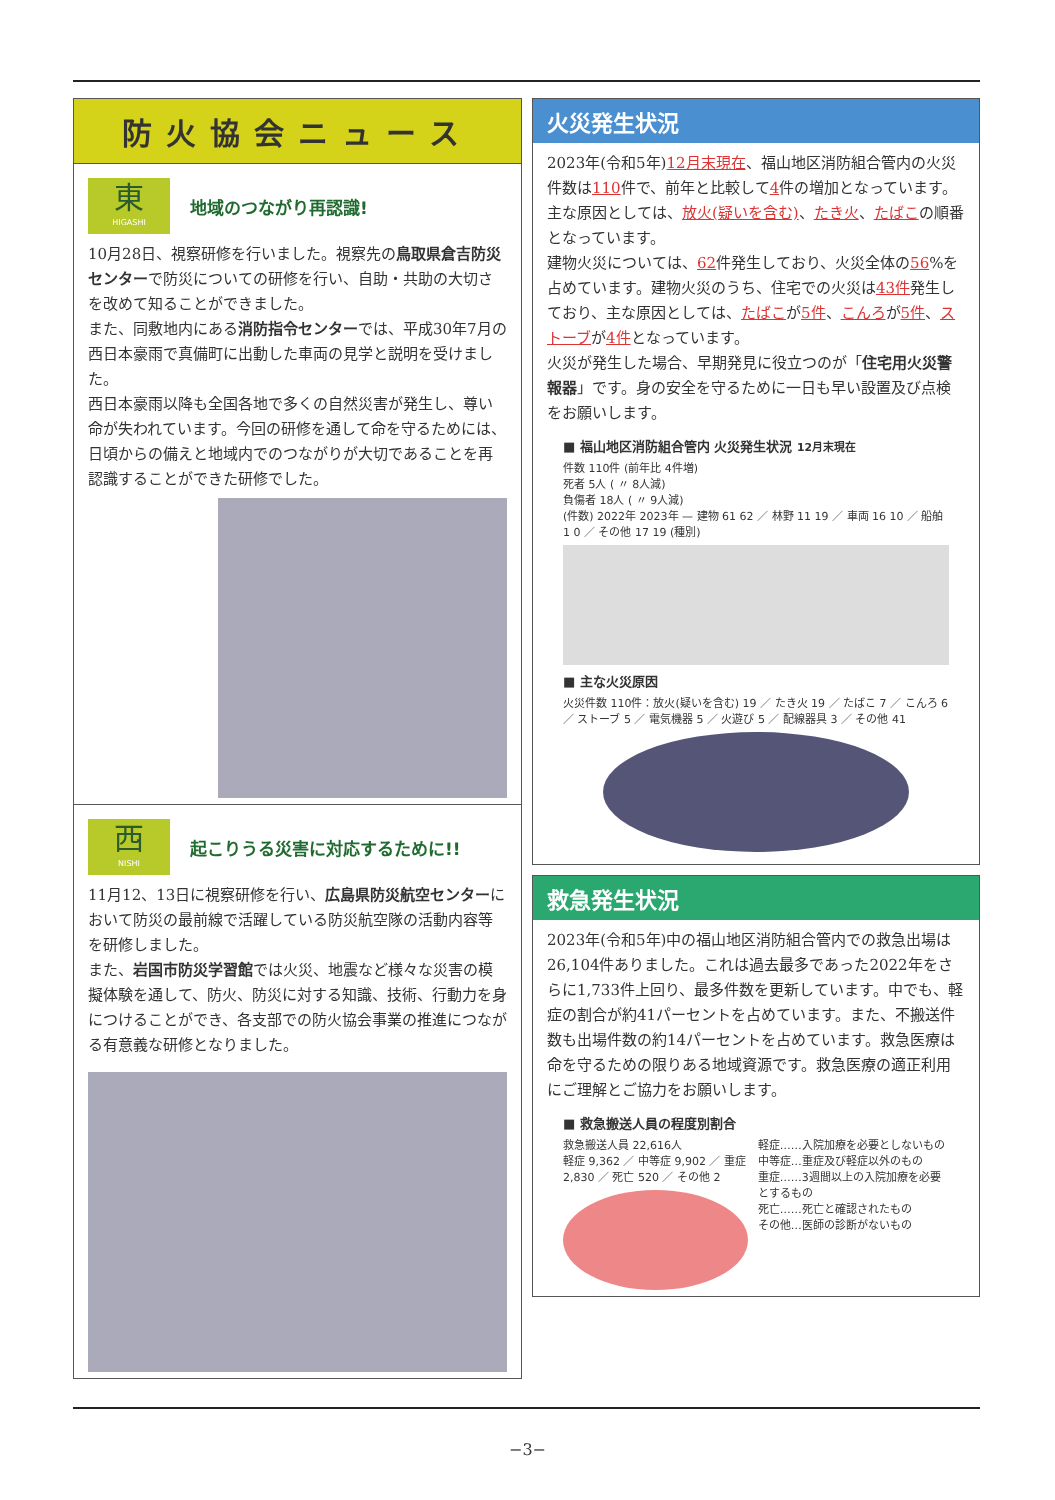防火協会ニュース
東
HIGASHI
地域のつながり再認識!
10月28日、視察研修を行いました。視察先の鳥取県倉吉防災センターで防災についての研修を行い、自助・共助の大切さを改めて知ることができました。
また、同敷地内にある消防指令センターでは、平成30年7月の西日本豪雨で真備町に出動した車両の見学と説明を受けました。
西日本豪雨以降も全国各地で多くの自然災害が発生し、尊い命が失われています。今回の研修を通して命を守るためには、日頃からの備えと地域内でのつながりが大切であることを再認識することができた研修でした。
西
NISHI
起こりうる災害に対応するために!!
11月12、13日に視察研修を行い、広島県防災航空センターにおいて防災の最前線で活躍している防災航空隊の活動内容等を研修しました。
また、岩国市防災学習館では火災、地震など様々な災害の模擬体験を通して、防火、防災に対する知識、技術、行動力を身につけることができ、各支部での防火協会事業の推進につながる有意義な研修となりました。
火災発生状況
2023年(令和5年)12月末現在、福山地区消防組合管内の火災件数は110件で、前年と比較して4件の増加となっています。主な原因としては、放火(疑いを含む)、たき火、たばこの順番となっています。
建物火災については、62件発生しており、火災全体の56%を占めています。建物火災のうち、住宅での火災は43件発生しており、主な原因としては、たばこが5件、こんろが5件、ストーブが4件となっています。
火災が発生した場合、早期発見に役立つのが「住宅用火災警報器」です。身の安全を守るために一日も早い設置及び点検をお願いします。
■ 福山地区消防組合管内 火災発生状況 12月末現在
件数 110件 (前年比 4件増)
死者 5人 ( 〃 8人減)
負傷者 18人 ( 〃 9人減)
(件数) 2022年 2023年 — 建物 61 62 ／ 林野 11 19 ／ 車両 16 10 ／ 船舶 1 0 ／ その他 17 19 (種別)
■ 主な火災原因
火災件数 110件：放火(疑いを含む) 19 ／ たき火 19 ／ たばこ 7 ／ こんろ 6 ／ ストーブ 5 ／ 電気機器 5 ／ 火遊び 5 ／ 配線器具 3 ／ その他 41
救急発生状況
2023年(令和5年)中の福山地区消防組合管内での救急出場は26,104件ありました。これは過去最多であった2022年をさらに1,733件上回り、最多件数を更新しています。中でも、軽症の割合が約41パーセントを占めています。また、不搬送件数も出場件数の約14パーセントを占めています。救急医療は命を守るための限りある地域資源です。救急医療の適正利用にご理解とご協力をお願いします。
■ 救急搬送人員の程度別割合
救急搬送人員 22,616人
軽症 9,362 ／ 中等症 9,902 ／ 重症 2,830 ／ 死亡 520 ／ その他 2
軽症……入院加療を必要としないもの
中等症…重症及び軽症以外のもの
重症……3週間以上の入院加療を必要とするもの
死亡……死亡と確認されたもの
その他…医師の診断がないもの
−3−